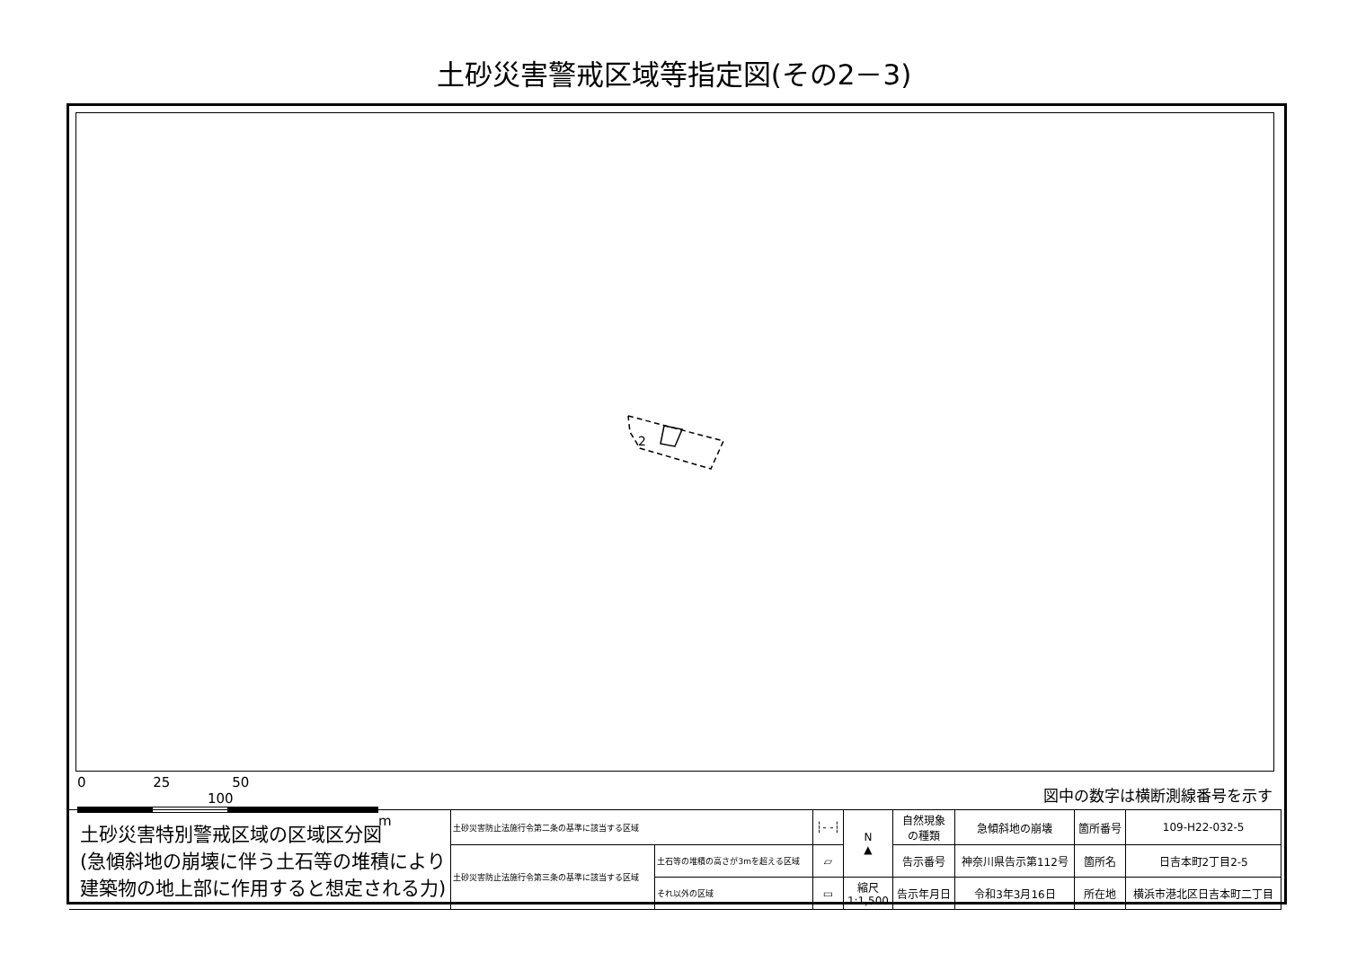土砂災害警戒区域等指定図(その2－3)
2
0 25 50 100
m
図中の数字は横断測線番号を示す
| 土砂災害特別警戒区域の区域区分図 (急傾斜地の崩壊に伴う土石等の堆積により 建築物の地上部に作用すると想定される力) | 土砂災害防止法施行令第二条の基準に該当する区域 | | ┆- -┆ | N ▲ | 自然現象 の種類 | 急傾斜地の崩壊 | 箇所番号 | 109-H22-032-5 |
| | 土砂災害防止法施行令第三条の基準に該当する区域 | 土石等の堆積の高さが3mを超える区域 | ▱ | | 告示番号 | 神奈川県告示第112号 | 箇所名 | 日吉本町2丁目2-5 |
| | | それ以外の区域 | ▭ | 縮尺 1:1,500 | 告示年月日 | 令和3年3月16日 | 所在地 | 横浜市港北区日吉本町二丁目 |